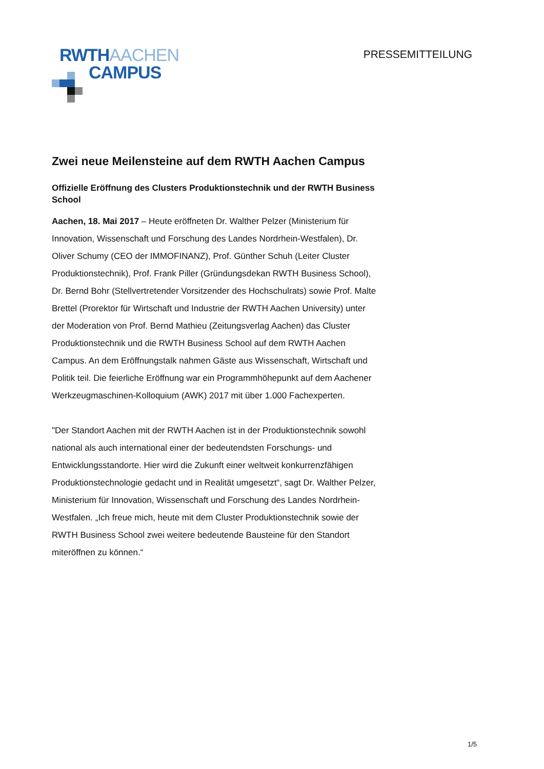RWTHAACHEN
CAMPUS
PRESSEMITTEILUNG
Zwei neue Meilensteine auf dem RWTH Aachen Campus
Offizielle Eröffnung des Clusters Produktionstechnik und der RWTH Business School
Aachen, 18. Mai 2017 – Heute eröffneten Dr. Walther Pelzer (Ministerium für Innovation, Wissenschaft und Forschung des Landes Nordrhein-Westfalen), Dr. Oliver Schumy (CEO der IMMOFINANZ), Prof. Günther Schuh (Leiter Cluster Produktionstechnik), Prof. Frank Piller (Gründungsdekan RWTH Business School), Dr. Bernd Bohr (Stellvertretender Vorsitzender des Hochschulrats) sowie Prof. Malte Brettel (Prorektor für Wirtschaft und Industrie der RWTH Aachen University) unter der Moderation von Prof. Bernd Mathieu (Zeitungsverlag Aachen) das Cluster Produktionstechnik und die RWTH Business School auf dem RWTH Aachen Campus. An dem Eröffnungstalk nahmen Gäste aus Wissenschaft, Wirtschaft und Politik teil. Die feierliche Eröffnung war ein Programmhöhepunkt auf dem Aachener Werkzeugmaschinen-Kolloquium (AWK) 2017 mit über 1.000 Fachexperten.
"Der Standort Aachen mit der RWTH Aachen ist in der Produktionstechnik sowohl national als auch international einer der bedeutendsten Forschungs- und Entwicklungsstandorte. Hier wird die Zukunft einer weltweit konkurrenzfähigen Produktionstechnologie gedacht und in Realität umgesetzt“, sagt Dr. Walther Pelzer, Ministerium für Innovation, Wissenschaft und Forschung des Landes Nordrhein-Westfalen. „Ich freue mich, heute mit dem Cluster Produktionstechnik sowie der RWTH Business School zwei weitere bedeutende Bausteine für den Standort miteröffnen zu können.“
1/5